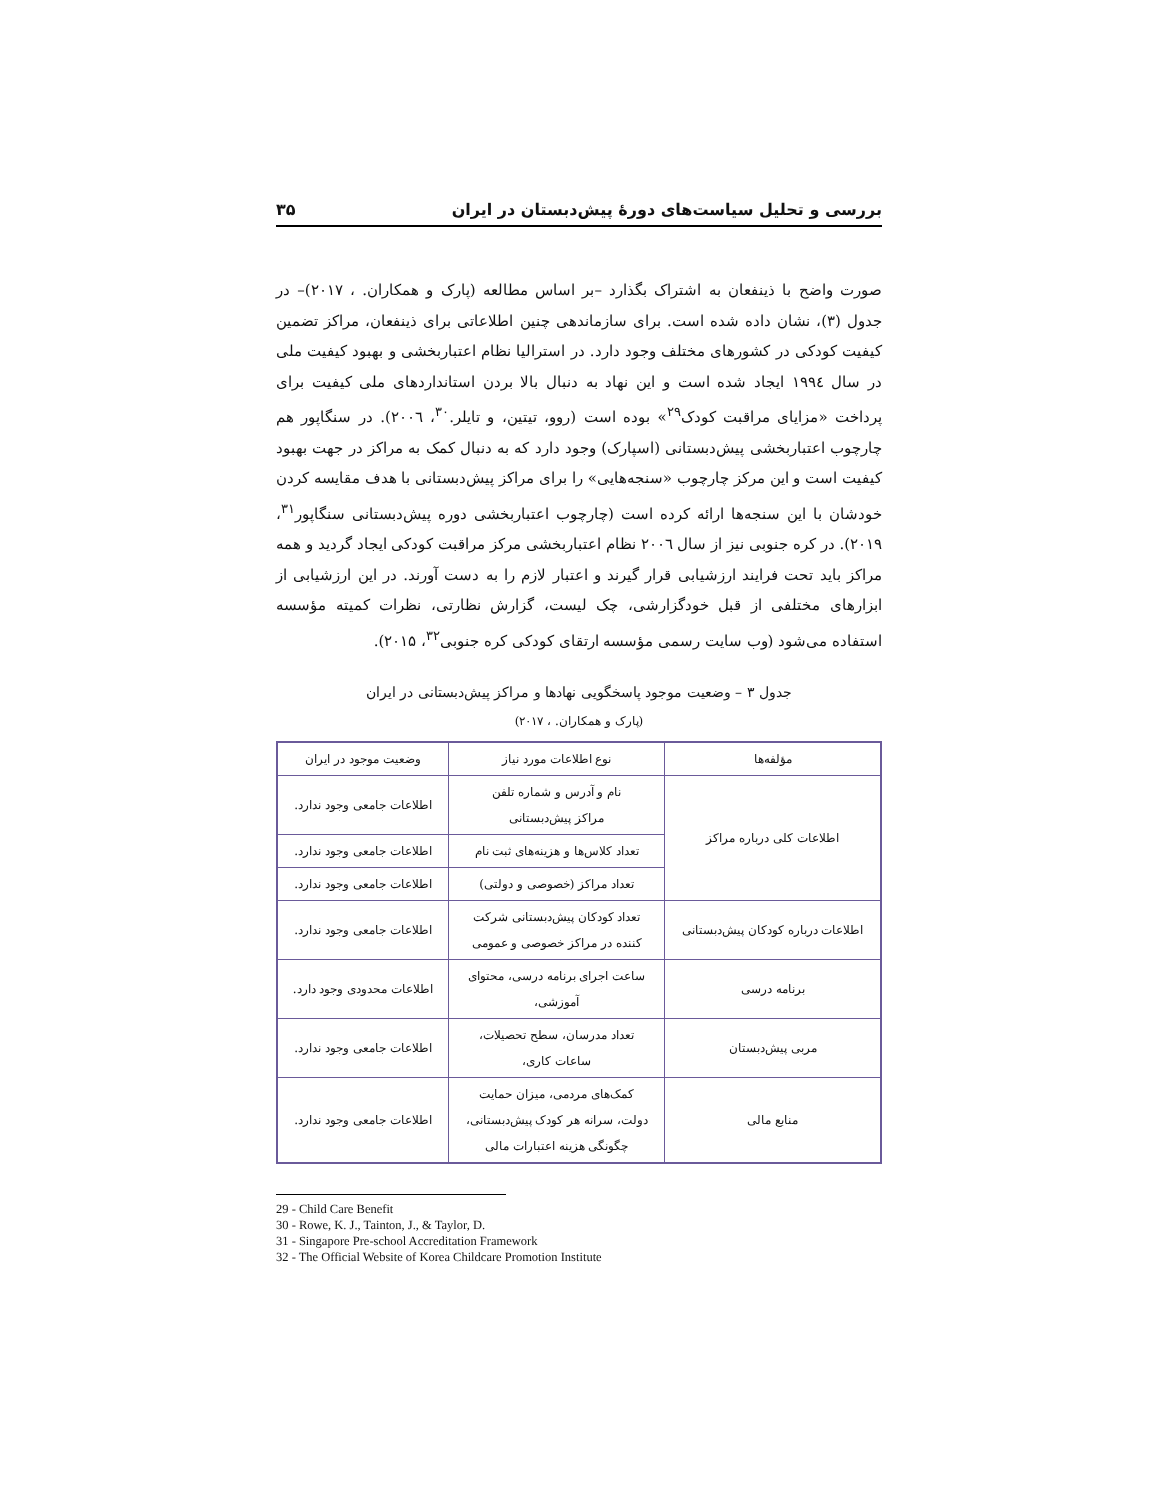بررسی و تحلیل سیاست‌های دورهٔ پیش‌دبستان در ایران ۳۵
صورت واضح با ذینفعان به اشتراک بگذارد –بر اساس مطالعه (پارک و همکاران. ، ۲۰۱۷)– در جدول (۳)، نشان داده شده است. برای سازماندهی چنین اطلاعاتی برای ذینفعان، مراکز تضمین کیفیت کودکی در کشورهای مختلف وجود دارد. در استرالیا نظام اعتباربخشی و بهبود کیفیت ملی در سال ۱۹۹٤ ایجاد شده است و این نهاد به دنبال بالا بردن استانداردهای ملی کیفیت برای پرداخت «مزایای مراقبت کودک<sup>۲۹</sup>» بوده است (روو، تیتین، و تایلر.<sup>۳۰</sup>، ۲۰۰٦). در سنگاپور هم چارچوب اعتباربخشی پیش‌دبستانی (اسپارک) وجود دارد که به دنبال کمک به مراکز در جهت بهبود کیفیت است و این مرکز چارچوب «سنجه‌هایی» را برای مراکز پیش‌دبستانی با هدف مقایسه کردن خودشان با این سنجه‌ها ارائه کرده است (چارچوب اعتباربخشی دوره پیش‌دبستانی سنگاپور<sup>۳۱</sup>، ۲۰۱۹). در کره جنوبی نیز از سال ۲۰۰٦ نظام اعتباربخشی مرکز مراقبت کودکی ایجاد گردید و همه مراکز باید تحت فرایند ارزشیابی قرار گیرند و اعتبار لازم را به دست آورند. در این ارزشیابی از ابزارهای مختلفی از قبل خودگزارشی، چک لیست، گزارش نظارتی، نظرات کمیته مؤسسه استفاده می‌شود (وب سایت رسمی مؤسسه ارتقای کودکی کره جنوبی<sup>۳۲</sup>، ۲۰۱۵).
جدول ۳ – وضعیت موجود پاسخگویی نهادها و مراکز پیش‌دبستانی در ایران
(پارک و همکاران. ، ۲۰۱۷)
| مؤلفه‌ها | نوع اطلاعات مورد نیاز | وضعیت موجود در ایران |
| --- | --- | --- |
| اطلاعات کلی درباره مراکز | نام و آدرس و شماره تلفن مراکز پیش‌دبستانی | اطلاعات جامعی وجود ندارد. |
| | تعداد کلاس‌ها و هزینه‌های ثبت نام | اطلاعات جامعی وجود ندارد. |
| | تعداد مراکز (خصوصی و دولتی) | اطلاعات جامعی وجود ندارد. |
| اطلاعات درباره کودکان پیش‌دبستانی | تعداد کودکان پیش‌دبستانی شرکت کننده در مراکز خصوصی و عمومی | اطلاعات جامعی وجود ندارد. |
| برنامه درسی | ساعت اجرای برنامه درسی، محتوای آموزشی، | اطلاعات محدودی وجود دارد. |
| مربی پیش‌دبستان | تعداد مدرسان، سطح تحصیلات، ساعات کاری، | اطلاعات جامعی وجود ندارد. |
| منابع مالی | کمک‌های مردمی، میزان حمایت دولت، سرانه هر کودک پیش‌دبستانی، چگونگی هزینه اعتبارات مالی | اطلاعات جامعی وجود ندارد. |
29 - Child Care Benefit
30 - Rowe, K. J., Tainton, J., & Taylor, D.
31 - Singapore Pre-school Accreditation Framework
32 - The Official Website of Korea Childcare Promotion Institute